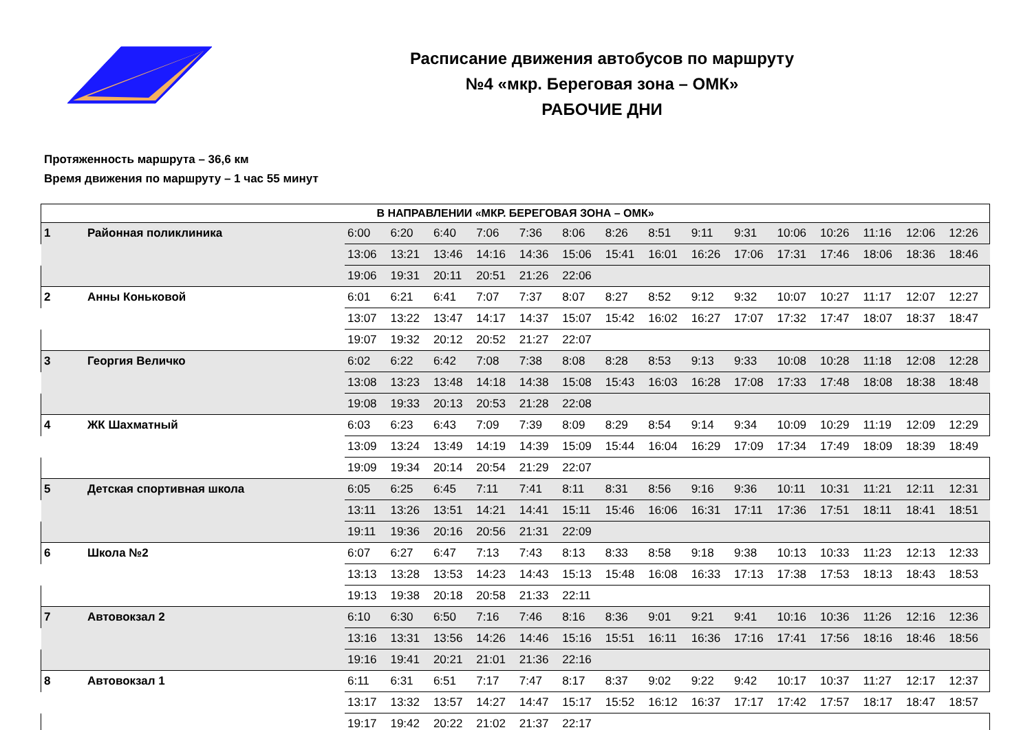Расписание движения автобусов по маршруту
№4 «мкр. Береговая зона – ОМК»
РАБОЧИЕ ДНИ
Протяженность маршрута – 36,6 км
Время движения по маршруту – 1 час 55 минут
| В НАПРАВЛЕНИИ «МКР. БЕРЕГОВАЯ ЗОНА – ОМК» | | | | | | | | | | | | | | | | |
| --- | --- | --- | --- | --- | --- | --- | --- | --- | --- | --- | --- | --- | --- | --- | --- | --- |
| 1 | Районная поликлиника | 6:00 | 6:20 | 6:40 | 7:06 | 7:36 | 8:06 | 8:26 | 8:51 | 9:11 | 9:31 | 10:06 | 10:26 | 11:16 | 12:06 | 12:26 |
| | | 13:06 | 13:21 | 13:46 | 14:16 | 14:36 | 15:06 | 15:41 | 16:01 | 16:26 | 17:06 | 17:31 | 17:46 | 18:06 | 18:36 | 18:46 |
| | | 19:06 | 19:31 | 20:11 | 20:51 | 21:26 | 22:06 | | | | | | | | | |
| 2 | Анны Коньковой | 6:01 | 6:21 | 6:41 | 7:07 | 7:37 | 8:07 | 8:27 | 8:52 | 9:12 | 9:32 | 10:07 | 10:27 | 11:17 | 12:07 | 12:27 |
| | | 13:07 | 13:22 | 13:47 | 14:17 | 14:37 | 15:07 | 15:42 | 16:02 | 16:27 | 17:07 | 17:32 | 17:47 | 18:07 | 18:37 | 18:47 |
| | | 19:07 | 19:32 | 20:12 | 20:52 | 21:27 | 22:07 | | | | | | | | | |
| 3 | Георгия Величко | 6:02 | 6:22 | 6:42 | 7:08 | 7:38 | 8:08 | 8:28 | 8:53 | 9:13 | 9:33 | 10:08 | 10:28 | 11:18 | 12:08 | 12:28 |
| | | 13:08 | 13:23 | 13:48 | 14:18 | 14:38 | 15:08 | 15:43 | 16:03 | 16:28 | 17:08 | 17:33 | 17:48 | 18:08 | 18:38 | 18:48 |
| | | 19:08 | 19:33 | 20:13 | 20:53 | 21:28 | 22:08 | | | | | | | | | |
| 4 | ЖК Шахматный | 6:03 | 6:23 | 6:43 | 7:09 | 7:39 | 8:09 | 8:29 | 8:54 | 9:14 | 9:34 | 10:09 | 10:29 | 11:19 | 12:09 | 12:29 |
| | | 13:09 | 13:24 | 13:49 | 14:19 | 14:39 | 15:09 | 15:44 | 16:04 | 16:29 | 17:09 | 17:34 | 17:49 | 18:09 | 18:39 | 18:49 |
| | | 19:09 | 19:34 | 20:14 | 20:54 | 21:29 | 22:07 | | | | | | | | | |
| 5 | Детская спортивная школа | 6:05 | 6:25 | 6:45 | 7:11 | 7:41 | 8:11 | 8:31 | 8:56 | 9:16 | 9:36 | 10:11 | 10:31 | 11:21 | 12:11 | 12:31 |
| | | 13:11 | 13:26 | 13:51 | 14:21 | 14:41 | 15:11 | 15:46 | 16:06 | 16:31 | 17:11 | 17:36 | 17:51 | 18:11 | 18:41 | 18:51 |
| | | 19:11 | 19:36 | 20:16 | 20:56 | 21:31 | 22:09 | | | | | | | | | |
| 6 | Школа №2 | 6:07 | 6:27 | 6:47 | 7:13 | 7:43 | 8:13 | 8:33 | 8:58 | 9:18 | 9:38 | 10:13 | 10:33 | 11:23 | 12:13 | 12:33 |
| | | 13:13 | 13:28 | 13:53 | 14:23 | 14:43 | 15:13 | 15:48 | 16:08 | 16:33 | 17:13 | 17:38 | 17:53 | 18:13 | 18:43 | 18:53 |
| | | 19:13 | 19:38 | 20:18 | 20:58 | 21:33 | 22:11 | | | | | | | | | |
| 7 | Автовокзал 2 | 6:10 | 6:30 | 6:50 | 7:16 | 7:46 | 8:16 | 8:36 | 9:01 | 9:21 | 9:41 | 10:16 | 10:36 | 11:26 | 12:16 | 12:36 |
| | | 13:16 | 13:31 | 13:56 | 14:26 | 14:46 | 15:16 | 15:51 | 16:11 | 16:36 | 17:16 | 17:41 | 17:56 | 18:16 | 18:46 | 18:56 |
| | | 19:16 | 19:41 | 20:21 | 21:01 | 21:36 | 22:16 | | | | | | | | | |
| 8 | Автовокзал 1 | 6:11 | 6:31 | 6:51 | 7:17 | 7:47 | 8:17 | 8:37 | 9:02 | 9:22 | 9:42 | 10:17 | 10:37 | 11:27 | 12:17 | 12:37 |
| | | 13:17 | 13:32 | 13:57 | 14:27 | 14:47 | 15:17 | 15:52 | 16:12 | 16:37 | 17:17 | 17:42 | 17:57 | 18:17 | 18:47 | 18:57 |
| | | 19:17 | 19:42 | 20:22 | 21:02 | 21:37 | 22:17 | | | | | | | | | |